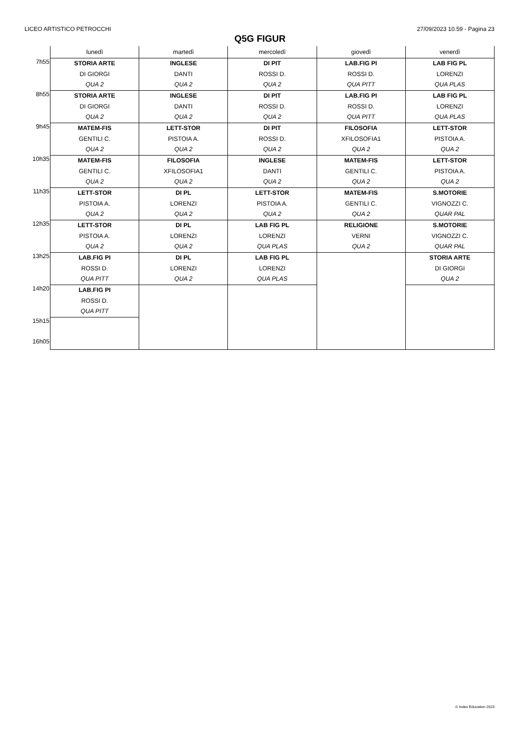LICEO ARTISTICO PETROCCHI 27/09/2023 10.59 - Pagina 23
Q5G FIGUR
| | lunedì | martedì | mercoledì | giovedì | venerdì |
| --- | --- | --- | --- | --- | --- |
| 7h55 | STORIA ARTE DI GIORGI QUA 2 | INGLESE DANTI QUA 2 | DI PIT ROSSI D. QUA 2 | LAB.FIG PI ROSSI D. QUA PITT | LAB FIG PL LORENZI QUA PLAS |
| 8h55 | STORIA ARTE DI GIORGI QUA 2 | INGLESE DANTI QUA 2 | DI PIT ROSSI D. QUA 2 | LAB.FIG PI ROSSI D. QUA PITT | LAB FIG PL LORENZI QUA PLAS |
| 9h45 | MATEM-FIS GENTILI C. QUA 2 | LETT-STOR PISTOIA A. QUA 2 | DI PIT ROSSI D. QUA 2 | FILOSOFIA XFILOSOFIA1 QUA 2 | LETT-STOR PISTOIA A. QUA 2 |
| 10h35 | MATEM-FIS GENTILI C. QUA 2 | FILOSOFIA XFILOSOFIA1 QUA 2 | INGLESE DANTI QUA 2 | MATEM-FIS GENTILI C. QUA 2 | LETT-STOR PISTOIA A. QUA 2 |
| 11h35 | LETT-STOR PISTOIA A. QUA 2 | DI PL LORENZI QUA 2 | LETT-STOR PISTOIA A. QUA 2 | MATEM-FIS GENTILI C. QUA 2 | S.MOTORIE VIGNOZZI C. QUAR PAL |
| 12h35 | LETT-STOR PISTOIA A. QUA 2 | DI PL LORENZI QUA 2 | LAB FIG PL LORENZI QUA PLAS | RELIGIONE VERNI QUA 2 | S.MOTORIE VIGNOZZI C. QUAR PAL |
| 13h25 | LAB.FIG PI ROSSI D. QUA PITT | DI PL LORENZI QUA 2 | LAB FIG PL LORENZI QUA PLAS | | STORIA ARTE DI GIORGI QUA 2 |
| 14h20 | LAB.FIG PI ROSSI D. QUA PITT | | | | |
| 15h15 16h05 | | | | | |
© Index Education 2023